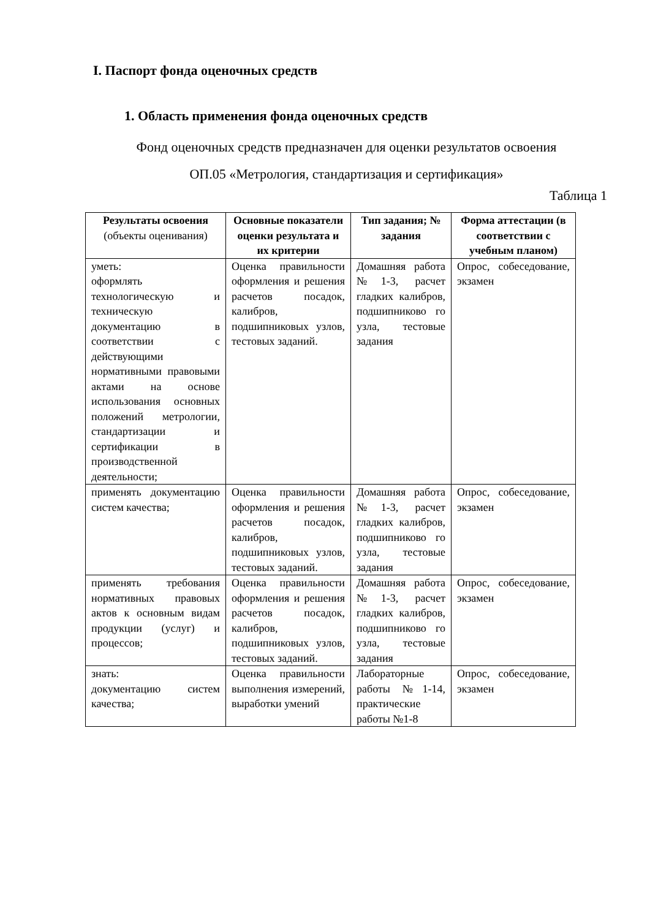I. Паспорт фонда оценочных средств
1. Область применения фонда оценочных средств
Фонд оценочных средств предназначен для оценки результатов освоения
ОП.05 «Метрология, стандартизация и сертификация»
Таблица 1
| Результаты освоения (объекты оценивания) | Основные показатели оценки результата и их критерии | Тип задания; № задания | Форма аттестации (в соответствии с учебным планом) |
| --- | --- | --- | --- |
| уметь: оформлять технологическую и техническую документацию в соответствии с действующими нормативными правовыми актами на основе использования основных положений метрологии, стандартизации и сертификации в производственной деятельности; | Оценка правильности оформления и решения расчетов посадок, калибров, подшипниковых узлов, тестовых заданий. | Домашняя работа №1-3, расчет гладких калибров, подшипниково го узла, тестовые задания | Опрос, собеседование, экзамен |
| применять документацию систем качества; | Оценка правильности оформления и решения расчетов посадок, калибров, подшипниковых узлов, тестовых заданий. | Домашняя работа №1-3, расчет гладких калибров, подшипниково го узла, тестовые задания | Опрос, собеседование, экзамен |
| применять требования нормативных правовых актов к основным видам продукции (услуг) и процессов; | Оценка правильности оформления и решения расчетов посадок, калибров, подшипниковых узлов, тестовых заданий. | Домашняя работа №1-3, расчет гладких калибров, подшипниково го узла, тестовые задания | Опрос, собеседование, экзамен |
| знать: документацию систем качества; | Оценка правильности выполнения измерений, выработки умений | Лабораторные работы №1-14, практические работы №1-8 | Опрос, собеседование, экзамен |